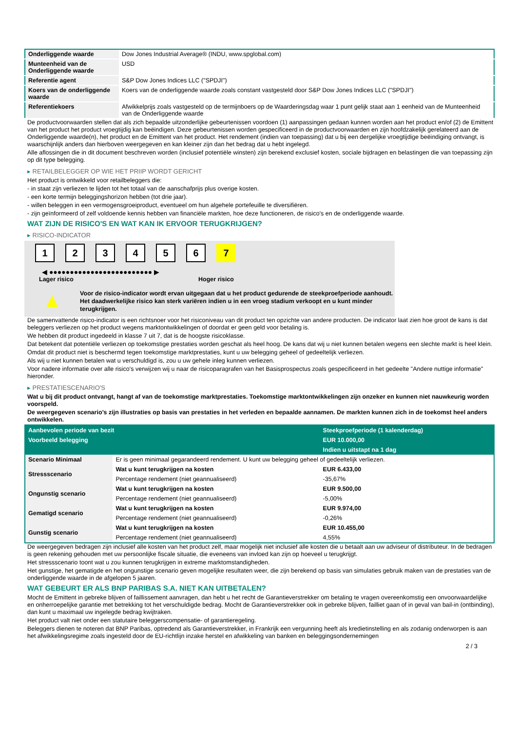| Onderliggende waarde | Dow Jones Industrial Average® (INDU, www.spglobal.com) |
| Munteenheid van de Onderliggende waarde | USD |
| Referentie agent | S&P Dow Jones Indices LLC ("SPDJI") |
| Koers van de onderliggende waarde | Koers van de onderliggende waarde zoals constant vastgesteld door S&P Dow Jones Indices LLC ("SPDJI") |
| Referentiekoers | Afwikkelprijs zoals vastgesteld op de termijnboers op de Waarderingsdag waar 1 punt gelijk staat aan 1 eenheid van de Munteenheid van de Onderliggende waarde |
De productvoorwaarden stellen dat als zich bepaalde uitzonderlijke gebeurtenissen voordoen (1) aanpassingen gedaan kunnen worden aan het product en/of (2) de Emittent van het product het product vroegtijdig kan beëindigen. Deze gebeurtenissen worden gespecificeerd in de productvoorwaarden en zijn hoofdzakelijk gerelateerd aan de Onderliggende waarde(n), het product en de Emittent van het product. Het rendement (indien van toepassing) dat u bij een dergelijke vroegtijdige beëindiging ontvangt, is waarschijnlijk anders dan hierboven weergegeven en kan kleiner zijn dan het bedrag dat u hebt ingelegd.
Alle aflossingen die in dit document beschreven worden (inclusief potentiële winsten) zijn berekend exclusief kosten, sociale bijdragen en belastingen die van toepassing zijn op dit type belegging.
▸ RETAILBELEGGER OP WIE HET PRIIP WORDT GERICHT
Het product is ontwikkeld voor retailbeleggers die:
- in staat zijn verliezen te lijden tot het totaal van de aanschafprijs plus overige kosten.
- een korte termijn beleggingshorizon hebben (tot drie jaar).
- willen beleggen in een vermogensgroeiproduct, eventueel om hun algehele portefeuille te diversifiëren.
- zijn geïnformeerd of zelf voldoende kennis hebben van financiële markten, hoe deze functioneren, de risico's en de onderliggende waarde.
WAT ZIJN DE RISICO'S EN WAT KAN IK ERVOOR TERUGKRIJGEN?
▸ RISICO-INDICATOR
1234567
◀ ●●●●●●●●●●●●●●●●●●●●●●●●● ▶
Lager risico Hoger risico
▲
Voor de risico-indicator wordt ervan uitgegaan dat u het product gedurende de steekproefperiode aanhoudt.
Het daadwerkelijke risico kan sterk variëren indien u in een vroeg stadium verkoopt en u kunt minder terugkrijgen.
De samenvattende risico-indicator is een richtsnoer voor het risiconiveau van dit product ten opzichte van andere producten. De indicator laat zien hoe groot de kans is dat beleggers verliezen op het product wegens marktontwikkelingen of doordat er geen geld voor betaling is.
We hebben dit product ingedeeld in klasse 7 uit 7, dat is de hoogste risicoklasse.
Dat betekent dat potentiële verliezen op toekomstige prestaties worden geschat als heel hoog. De kans dat wij u niet kunnen betalen wegens een slechte markt is heel klein.
Omdat dit product niet is beschermd tegen toekomstige marktprestaties, kunt u uw belegging geheel of gedeeltelijk verliezen.
Als wij u niet kunnen betalen wat u verschuldigd is, zou u uw gehele inleg kunnen verliezen.
Voor nadere informatie over alle risico's verwijzen wij u naar de risicoparagrafen van het Basisprospectus zoals gespecificeerd in het gedeelte "Andere nuttige informatie" hieronder.
▸ PRESTATIESCENARIO'S
Wat u bij dit product ontvangt, hangt af van de toekomstige marktprestaties. Toekomstige marktontwikkelingen zijn onzeker en kunnen niet nauwkeurig worden voorspeld.
De weergegeven scenario’s zijn illustraties op basis van prestaties in het verleden en bepaalde aannamen. De markten kunnen zich in de toekomst heel anders ontwikkelen.
| Aanbevolen periode van bezit | | Steekproefperiode (1 kalenderdag) |
| --- | --- | --- |
| Voorbeeld belegging | | EUR 10.000,00 |
| | | Indien u uitstapt na 1 dag |
| Scenario Minimaal | Er is geen minimaal gegarandeerd rendement. U kunt uw belegging geheel of gedeeltelijk verliezen. | |
| Stressscenario | Wat u kunt terugkrijgen na kosten | EUR 6.433,00 |
| | Percentage rendement (niet geannualiseerd) | -35,67% |
| Ongunstig scenario | Wat u kunt terugkrijgen na kosten | EUR 9.500,00 |
| | Percentage rendement (niet geannualiseerd) | -5,00% |
| Gematigd scenario | Wat u kunt terugkrijgen na kosten | EUR 9.974,00 |
| | Percentage rendement (niet geannualiseerd) | -0,26% |
| Gunstig scenario | Wat u kunt terugkrijgen na kosten | EUR 10.455,00 |
| | Percentage rendement (niet geannualiseerd) | 4,55% |
De weergegeven bedragen zijn inclusief alle kosten van het product zelf, maar mogelijk niet inclusief alle kosten die u betaalt aan uw adviseur of distributeur. In de bedragen is geen rekening gehouden met uw persoonlijke fiscale situatie, die eveneens van invloed kan zijn op hoeveel u terugkrijgt.
Het stressscenario toont wat u zou kunnen terugkrijgen in extreme marktomstandigheden.
Het gunstige, het gematigde en het ongunstige scenario geven mogelijke resultaten weer, die zijn berekend op basis van simulaties gebruik maken van de prestaties van de onderliggende waarde in de afgelopen 5 jaaren.
WAT GEBEURT ER ALS BNP PARIBAS S.A. NIET KAN UITBETALEN?
Mocht de Emittent in gebreke blijven of faillissement aanvragen, dan hebt u het recht de Garantieverstrekker om betaling te vragen overeenkomstig een onvoorwaardelijke en onherroepelijke garantie met betrekking tot het verschuldigde bedrag. Mocht de Garantieverstrekker ook in gebreke blijven, failliet gaan of in geval van bail-in (ontbinding), dan kunt u maximaal uw ingelegde bedrag kwijtraken.
Het product valt niet onder een statutaire beleggerscompensatie- of garantieregeling.
Beleggers dienen te noteren dat BNP Paribas, optredend als Garantieverstrekker, in Frankrijk een vergunning heeft als kredietinstelling en als zodanig onderworpen is aan het afwikkelingsregime zoals ingesteld door de EU-richtlijn inzake herstel en afwikkeling van banken en beleggingsondernemingen
2 / 3